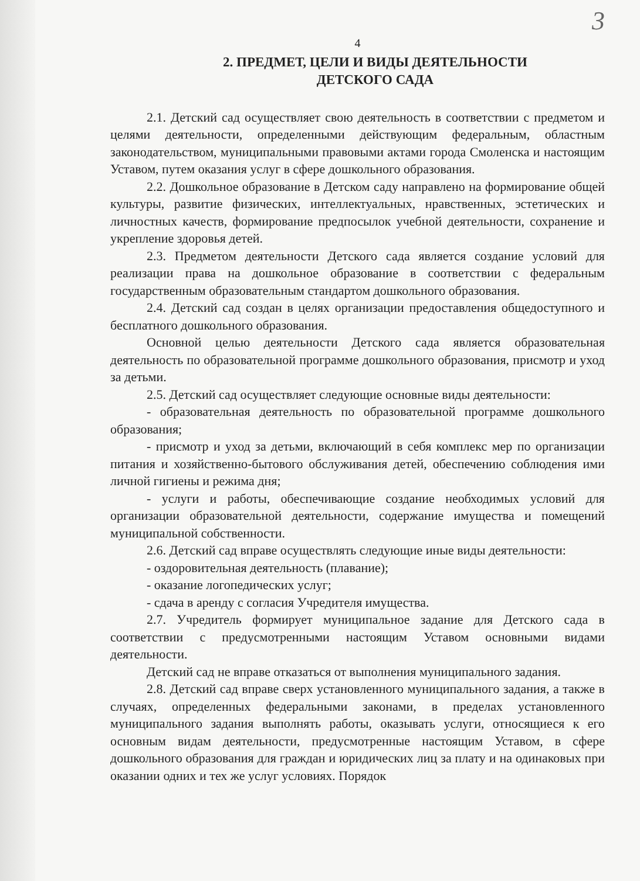3
4
2. ПРЕДМЕТ, ЦЕЛИ И ВИДЫ ДЕЯТЕЛЬНОСТИ
ДЕТСКОГО САДА
2.1. Детский сад осуществляет свою деятельность в соответствии с предметом и целями деятельности, определенными действующим федеральным, областным законодательством, муниципальными правовыми актами города Смоленска и настоящим Уставом, путем оказания услуг в сфере дошкольного образования.
2.2. Дошкольное образование в Детском саду направлено на формирование общей культуры, развитие физических, интеллектуальных, нравственных, эстетических и личностных качеств, формирование предпосылок учебной деятельности, сохранение и укрепление здоровья детей.
2.3. Предметом деятельности Детского сада является создание условий для реализации права на дошкольное образование в соответствии с федеральным государственным образовательным стандартом дошкольного образования.
2.4. Детский сад создан в целях организации предоставления общедоступного и бесплатного дошкольного образования.
Основной целью деятельности Детского сада является образовательная деятельность по образовательной программе дошкольного образования, присмотр и уход за детьми.
2.5. Детский сад осуществляет следующие основные виды деятельности:
- образовательная деятельность по образовательной программе дошкольного образования;
- присмотр и уход за детьми, включающий в себя комплекс мер по организации питания и хозяйственно-бытового обслуживания детей, обеспечению соблюдения ими личной гигиены и режима дня;
- услуги и работы, обеспечивающие создание необходимых условий для организации образовательной деятельности, содержание имущества и помещений муниципальной собственности.
2.6. Детский сад вправе осуществлять следующие иные виды деятельности:
- оздоровительная деятельность (плавание);
- оказание логопедических услуг;
- сдача в аренду с согласия Учредителя имущества.
2.7. Учредитель формирует муниципальное задание для Детского сада в соответствии с предусмотренными настоящим Уставом основными видами деятельности.
Детский сад не вправе отказаться от выполнения муниципального задания.
2.8. Детский сад вправе сверх установленного муниципального задания, а также в случаях, определенных федеральными законами, в пределах установленного муниципального задания выполнять работы, оказывать услуги, относящиеся к его основным видам деятельности, предусмотренные настоящим Уставом, в сфере дошкольного образования для граждан и юридических лиц за плату и на одинаковых при оказании одних и тех же услуг условиях. Порядок